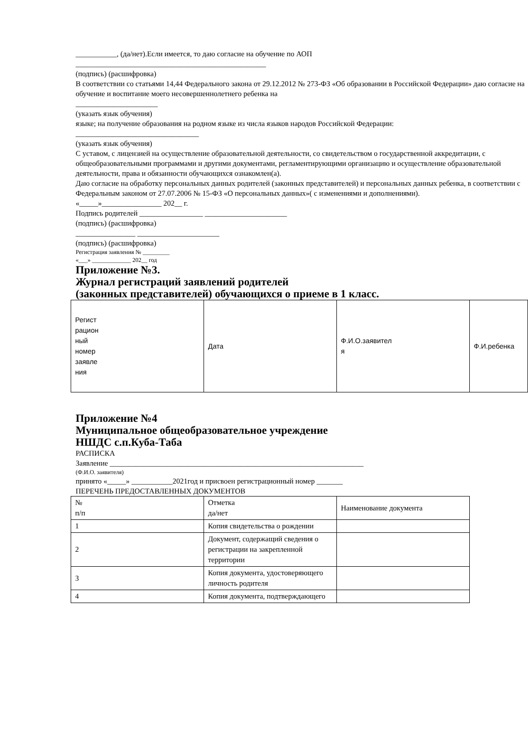___________, (да/нет).Если имеется, то даю согласие на обучение по АОП
___________________________________________________
(подпись) (расшифровка)
В соответствии со статьями 14,44 Федерального закона от 29.12.2012 № 273-ФЗ «Об образовании в Российской Федерации» даю согласие на обучение и воспитание моего несовершеннолетнего ребенка на
______________________
(указать язык обучения)
языке; на получение образования на родном языке из числа языков народов Российской Федерации:
_________________________________
(указать язык обучения)
С уставом, с лицензией на осуществление образовательной деятельности, со свидетельством о государственной аккредитации, с общеобразовательными программами и другими документами, регламентирующими организацию и осуществление образовательной деятельности, права и обязанности обучающихся ознакомлен(а).
Даю согласие на обработку персональных данных родителей (законных представителей) и персональных данных ребенка, в соответствии с Федеральным законом от 27.07.2006 № 15-ФЗ «О персональных данных»( с изменениями и дополнениями).
«_____»________________ 202__ г.
Подпись родителей _________________ ______________________
(подпись) (расшифровка)
________________ ______________________
(подпись) (расшифровка)
Регистрация заявления № _________
«___» _____________ 202__ год
Приложение №3.
Журнал регистраций заявлений родителей
(законных представителей) обучающихся о приеме в 1 класс.
| Регист рацион ный номер заявле ния | Дата | Ф.И.О.заявител я | Ф.И.ребенка |
Приложение №4
Муниципальное общеобразовательное учреждение
НШДС с.п.Куба-Таба
РАСПИСКА
Заявление ____________________________________________________________________
(Ф.И.О. заявителя)
принято «_____» ___________2021год и присвоен регистрационный номер _______
ПЕРЕЧЕНЬ ПРЕДОСТАВЛЕННЫХ ДОКУМЕНТОВ
| № п/п | Отметка да/нет | Наименование документа |
| 1 | Копия свидетельства о рождении | |
| 2 | Документ, содержащий сведения о регистрации на закрепленной территории | |
| 3 | Копия документа, удостоверяющего личность родителя | |
| 4 | Копия документа, подтверждающего | |